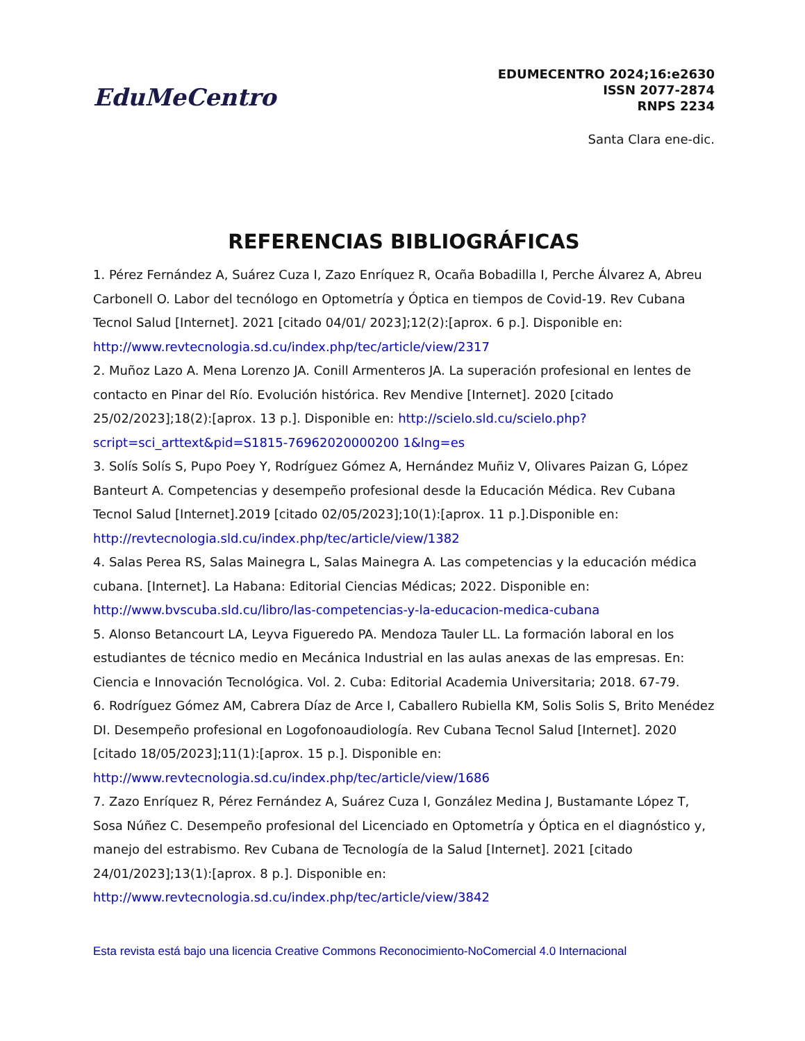EduMeCentro
EDUMECENTRO 2024;16:e2630
ISSN 2077-2874
RNPS 2234
Santa Clara ene-dic.
REFERENCIAS BIBLIOGRÁFICAS
1. Pérez Fernández A, Suárez Cuza I, Zazo Enríquez R, Ocaña Bobadilla I, Perche Álvarez A, Abreu Carbonell O. Labor del tecnólogo en Optometría y Óptica en tiempos de Covid-19. Rev Cubana Tecnol Salud [Internet]. 2021 [citado 04/01/ 2023];12(2):[aprox. 6 p.]. Disponible en: http://www.revtecnologia.sd.cu/index.php/tec/article/view/2317
2. Muñoz Lazo A. Mena Lorenzo JA. Conill Armenteros JA. La superación profesional en lentes de contacto en Pinar del Río. Evolución histórica. Rev Mendive [Internet]. 2020 [citado 25/02/2023];18(2):[aprox. 13 p.]. Disponible en: http://scielo.sld.cu/scielo.php?script=sci_arttext&pid=S1815-76962020000200 1&lng=es
3. Solís Solís S, Pupo Poey Y, Rodríguez Gómez A, Hernández Muñiz V, Olivares Paizan G, López Banteurt A. Competencias y desempeño profesional desde la Educación Médica. Rev Cubana Tecnol Salud [Internet].2019 [citado 02/05/2023];10(1):[aprox. 11 p.].Disponible en: http://revtecnologia.sld.cu/index.php/tec/article/view/1382
4. Salas Perea RS, Salas Mainegra L, Salas Mainegra A. Las competencias y la educación médica cubana. [Internet]. La Habana: Editorial Ciencias Médicas; 2022. Disponible en: http://www.bvscuba.sld.cu/libro/las-competencias-y-la-educacion-medica-cubana
5. Alonso Betancourt LA, Leyva Figueredo PA. Mendoza Tauler LL. La formación laboral en los estudiantes de técnico medio en Mecánica Industrial en las aulas anexas de las empresas. En: Ciencia e Innovación Tecnológica. Vol. 2. Cuba: Editorial Academia Universitaria; 2018. 67-79.
6. Rodríguez Gómez AM, Cabrera Díaz de Arce I, Caballero Rubiella KM, Solis Solis S, Brito Menédez DI. Desempeño profesional en Logofonoaudiología. Rev Cubana Tecnol Salud [Internet]. 2020 [citado 18/05/2023];11(1):[aprox. 15 p.]. Disponible en: http://www.revtecnologia.sd.cu/index.php/tec/article/view/1686
7. Zazo Enríquez R, Pérez Fernández A, Suárez Cuza I, González Medina J, Bustamante López T, Sosa Núñez C. Desempeño profesional del Licenciado en Optometría y Óptica en el diagnóstico y, manejo del estrabismo. Rev Cubana de Tecnología de la Salud [Internet]. 2021 [citado 24/01/2023];13(1):[aprox. 8 p.]. Disponible en: http://www.revtecnologia.sd.cu/index.php/tec/article/view/3842
Esta revista está bajo una licencia Creative Commons Reconocimiento-NoComercial 4.0 Internacional